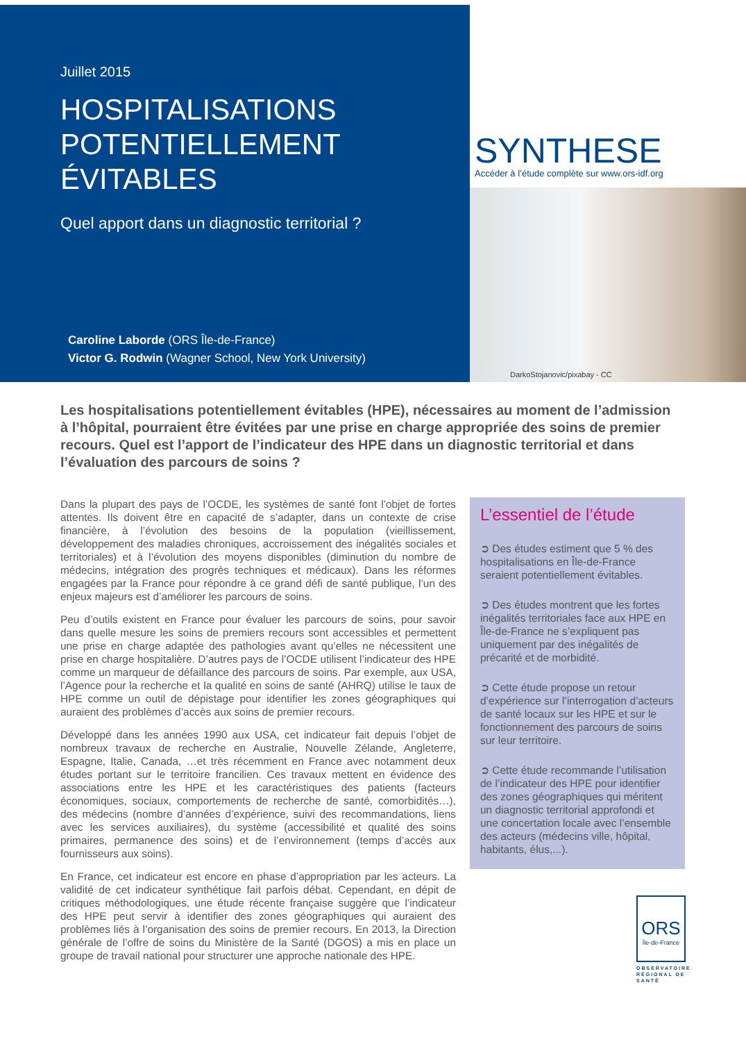Juillet 2015
HOSPITALISATIONS
POTENTIELLEMENT
ÉVITABLES
Quel apport dans un diagnostic territorial ?
Caroline Laborde (ORS Île-de-France)
Victor G. Rodwin (Wagner School, New York University)
SYNTHESE
Accéder à l’étude complète sur www.ors-idf.org
DarkoStojanovic/pixabay - CC
Les hospitalisations potentiellement évitables (HPE), nécessaires au moment de l’admission à l’hôpital, pourraient être évitées par une prise en charge appropriée des soins de premier recours. Quel est l’apport de l’indicateur des HPE dans un diagnostic territorial et dans l’évaluation des parcours de soins ?
Dans la plupart des pays de l’OCDE, les systèmes de santé font l’objet de fortes attentes. Ils doivent être en capacité de s’adapter, dans un contexte de crise financière, à l’évolution des besoins de la population (vieillissement, développement des maladies chroniques, accroissement des inégalités sociales et territoriales) et à l’évolution des moyens disponibles (diminution du nombre de médecins, intégration des progrès techniques et médicaux). Dans les réformes engagées par la France pour répondre à ce grand défi de santé publique, l’un des enjeux majeurs est d’améliorer les parcours de soins.
Peu d’outils existent en France pour évaluer les parcours de soins, pour savoir dans quelle mesure les soins de premiers recours sont accessibles et permettent une prise en charge adaptée des pathologies avant qu’elles ne nécessitent une prise en charge hospitalière. D’autres pays de l’OCDE utilisent l’indicateur des HPE comme un marqueur de défaillance des parcours de soins. Par exemple, aux USA, l’Agence pour la recherche et la qualité en soins de santé (AHRQ) utilise le taux de HPE comme un outil de dépistage pour identifier les zones géographiques qui auraient des problèmes d’accès aux soins de premier recours.
Développé dans les années 1990 aux USA, cet indicateur fait depuis l’objet de nombreux travaux de recherche en Australie, Nouvelle Zélande, Angleterre, Espagne, Italie, Canada, …et très récemment en France avec notamment deux études portant sur le territoire francilien. Ces travaux mettent en évidence des associations entre les HPE et les caractéristiques des patients (facteurs économiques, sociaux, comportements de recherche de santé, comorbidités…), des médecins (nombre d’années d’expérience, suivi des recommandations, liens avec les services auxiliaires), du système (accessibilité et qualité des soins primaires, permanence des soins) et de l’environnement (temps d’accès aux fournisseurs aux soins).
En France, cet indicateur est encore en phase d’appropriation par les acteurs. La validité de cet indicateur synthétique fait parfois débat. Cependant, en dépit de critiques méthodologiques, une étude récente française suggère que l’indicateur des HPE peut servir à identifier des zones géographiques qui auraient des problèmes liés à l’organisation des soins de premier recours. En 2013, la Direction générale de l’offre de soins du Ministère de la Santé (DGOS) a mis en place un groupe de travail national pour structurer une approche nationale des HPE.
L’essentiel de l’étude
➲ Des études estiment que 5 % des hospitalisations en Île-de-France seraient potentiellement évitables.
➲ Des études montrent que les fortes inégalités territoriales face aux HPE en Île-de-France ne s’expliquent pas uniquement par des inégalités de précarité et de morbidité.
➲ Cette étude propose un retour d’expérience sur l’interrogation d’acteurs de santé locaux sur les HPE et sur le fonctionnement des parcours de soins sur leur territoire.
➲ Cette étude recommande l’utilisation de l’indicateur des HPE pour identifier des zones géographiques qui méritent un diagnostic territorial approfondi et une concertation locale avec l’ensemble des acteurs (médecins ville, hôpital, habitants, élus,...).
ORS
Île-de-France
OBSERVATOIRE RÉGIONAL DE SANTÉ